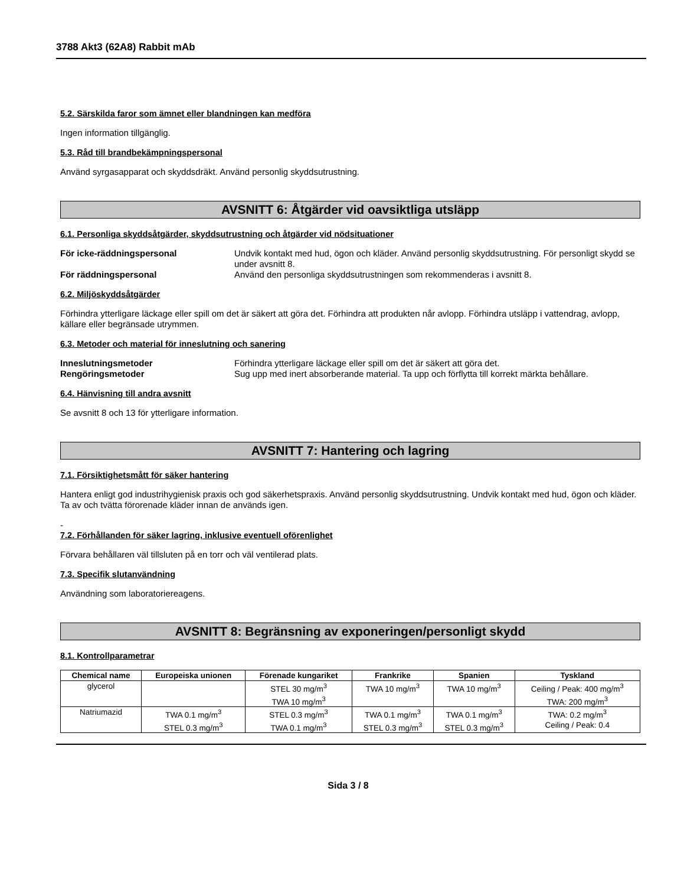3788 Akt3 (62A8) Rabbit mAb
5.2. Särskilda faror som ämnet eller blandningen kan medföra
Ingen information tillgänglig.
5.3. Råd till brandbekämpningspersonal
Använd syrgasapparat och skyddsdräkt. Använd personlig skyddsutrustning.
AVSNITT 6: Åtgärder vid oavsiktliga utsläpp
6.1. Personliga skyddsåtgärder, skyddsutrustning och åtgärder vid nödsituationer
För icke-räddningspersonal Undvik kontakt med hud, ögon och kläder. Använd personlig skyddsutrustning. För personligt skydd se under avsnitt 8. För räddningspersonal Använd den personliga skyddsutrustningen som rekommenderas i avsnitt 8.
6.2. Miljöskyddsåtgärder
Förhindra ytterligare läckage eller spill om det är säkert att göra det. Förhindra att produkten når avlopp. Förhindra utsläpp i vattendrag, avlopp, källare eller begränsade utrymmen.
6.3. Metoder och material för inneslutning och sanering
Inneslutningsmetoder Förhindra ytterligare läckage eller spill om det är säkert att göra det. Rengöringsmetoder Sug upp med inert absorberande material. Ta upp och förflytta till korrekt märkta behållare.
6.4. Hänvisning till andra avsnitt
Se avsnitt 8 och 13 för ytterligare information.
AVSNITT 7: Hantering och lagring
7.1. Försiktighetsmått för säker hantering
Hantera enligt god industrihygienisk praxis och god säkerhetspraxis. Använd personlig skyddsutrustning. Undvik kontakt med hud, ögon och kläder. Ta av och tvätta förorenade kläder innan de används igen.
-
7.2. Förhållanden för säker lagring, inklusive eventuell oförenlighet
Förvara behållaren väl tillsluten på en torr och väl ventilerad plats.
7.3. Specifik slutanvändning
Användning som laboratoriereagens.
AVSNITT 8: Begränsning av exponeringen/personligt skydd
8.1. Kontrollparametrar
| Chemical name | Europeiska unionen | Förenade kungariket | Frankrike | Spanien | Tyskland |
| --- | --- | --- | --- | --- | --- |
| glycerol | | STEL 30 mg/m<sup>3</sup> TWA 10 mg/m<sup>3</sup> | TWA 10 mg/m<sup>3</sup> | TWA 10 mg/m<sup>3</sup> | Ceiling / Peak: 400 mg/m<sup>3</sup> TWA: 200 mg/m<sup>3</sup> |
| Natriumazid | TWA 0.1 mg/m<sup>3</sup> STEL 0.3 mg/m<sup>3</sup> | STEL 0.3 mg/m<sup>3</sup> TWA 0.1 mg/m<sup>3</sup> | TWA 0.1 mg/m<sup>3</sup> STEL 0.3 mg/m<sup>3</sup> | TWA 0.1 mg/m<sup>3</sup> STEL 0.3 mg/m<sup>3</sup> | TWA: 0.2 mg/m<sup>3</sup> Ceiling / Peak: 0.4 |
Sida 3 / 8